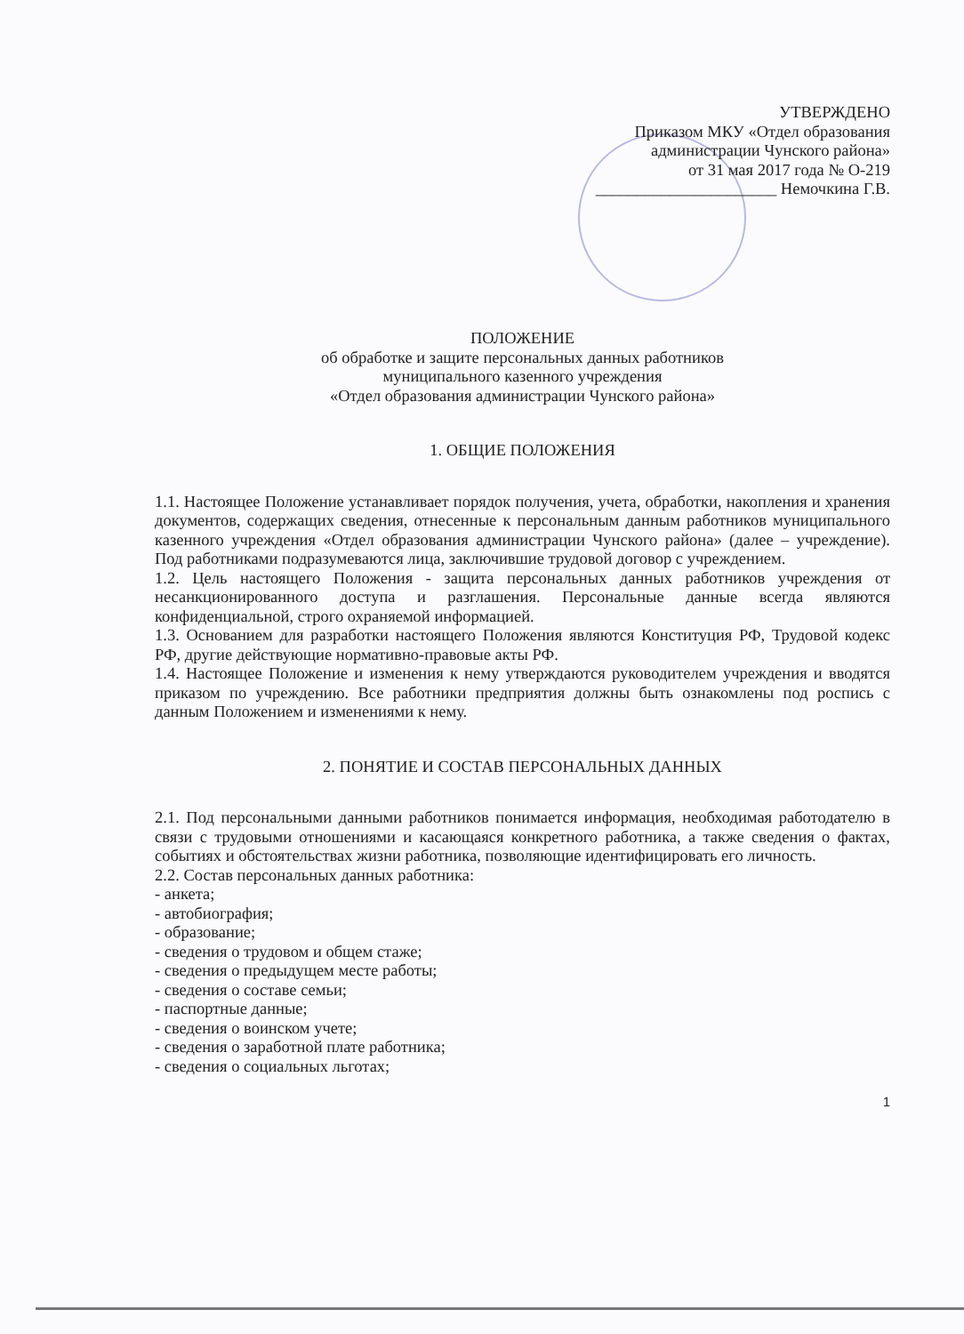УТВЕРЖДЕНО
Приказом МКУ «Отдел образования
администрации Чунского района»
от 31 мая 2017 года № О-219
______________________ Немочкина Г.В.
ПОЛОЖЕНИЕ
об обработке и защите персональных данных работников
муниципального казенного учреждения
«Отдел образования администрации Чунского района»
1. ОБЩИЕ ПОЛОЖЕНИЯ
1.1. Настоящее Положение устанавливает порядок получения, учета, обработки, накопления и хранения документов, содержащих сведения, отнесенные к персональным данным работников муниципального казенного учреждения «Отдел образования администрации Чунского района» (далее – учреждение). Под работниками подразумеваются лица, заключившие трудовой договор с учреждением.
1.2. Цель настоящего Положения - защита персональных данных работников учреждения от несанкционированного доступа и разглашения. Персональные данные всегда являются конфиденциальной, строго охраняемой информацией.
1.3. Основанием для разработки настоящего Положения являются Конституция РФ, Трудовой кодекс РФ, другие действующие нормативно-правовые акты РФ.
1.4. Настоящее Положение и изменения к нему утверждаются руководителем учреждения и вводятся приказом по учреждению. Все работники предприятия должны быть ознакомлены под роспись с данным Положением и изменениями к нему.
2. ПОНЯТИЕ И СОСТАВ ПЕРСОНАЛЬНЫХ ДАННЫХ
2.1. Под персональными данными работников понимается информация, необходимая работодателю в связи с трудовыми отношениями и касающаяся конкретного работника, а также сведения о фактах, событиях и обстоятельствах жизни работника, позволяющие идентифицировать его личность.
2.2. Состав персональных данных работника:
- анкета;
- автобиография;
- образование;
- сведения о трудовом и общем стаже;
- сведения о предыдущем месте работы;
- сведения о составе семьи;
- паспортные данные;
- сведения о воинском учете;
- сведения о заработной плате работника;
- сведения о социальных льготах;
1